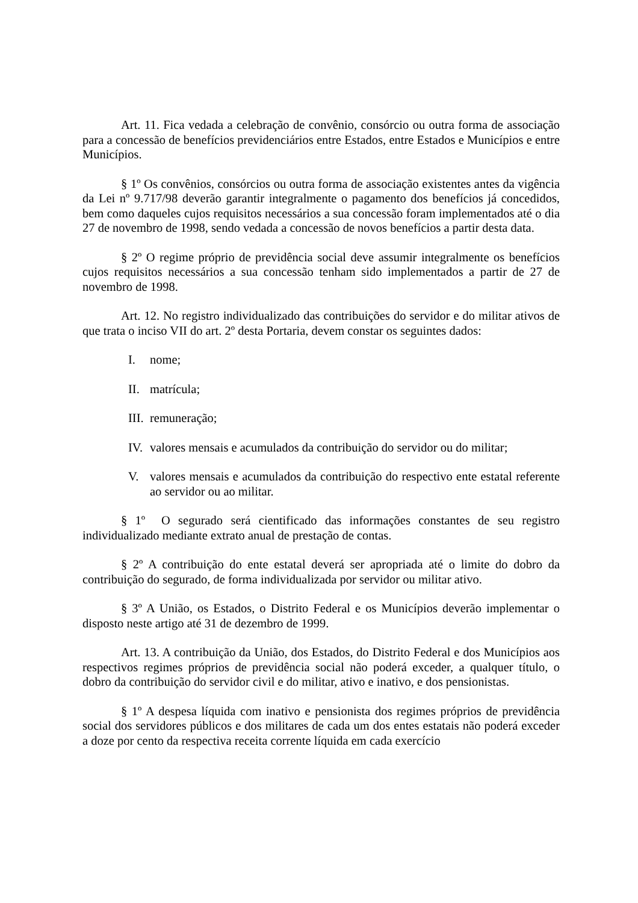Art. 11. Fica vedada a celebração de convênio, consórcio ou outra forma de associação para a concessão de benefícios previdenciários entre Estados, entre Estados e Municípios e entre Municípios.
§ 1º Os convênios, consórcios ou outra forma de associação existentes antes da vigência da Lei nº 9.717/98 deverão garantir integralmente o pagamento dos benefícios já concedidos, bem como daqueles cujos requisitos necessários a sua concessão foram implementados até o dia 27 de novembro de 1998, sendo vedada a concessão de novos benefícios a partir desta data.
§ 2º O regime próprio de previdência social deve assumir integralmente os benefícios cujos requisitos necessários a sua concessão tenham sido implementados a partir de 27 de novembro de 1998.
Art. 12. No registro individualizado das contribuições do servidor e do militar ativos de que trata o inciso VII do art. 2º desta Portaria, devem constar os seguintes dados:
I. nome;
II. matrícula;
III. remuneração;
IV. valores mensais e acumulados da contribuição do servidor ou do militar;
V. valores mensais e acumulados da contribuição do respectivo ente estatal referente ao servidor ou ao militar.
§ 1º O segurado será cientificado das informações constantes de seu registro individualizado mediante extrato anual de prestação de contas.
§ 2º A contribuição do ente estatal deverá ser apropriada até o limite do dobro da contribuição do segurado, de forma individualizada por servidor ou militar ativo.
§ 3º A União, os Estados, o Distrito Federal e os Municípios deverão implementar o disposto neste artigo até 31 de dezembro de 1999.
Art. 13. A contribuição da União, dos Estados, do Distrito Federal e dos Municípios aos respectivos regimes próprios de previdência social não poderá exceder, a qualquer título, o dobro da contribuição do servidor civil e do militar, ativo e inativo, e dos pensionistas.
§ 1º A despesa líquida com inativo e pensionista dos regimes próprios de previdência social dos servidores públicos e dos militares de cada um dos entes estatais não poderá exceder a doze por cento da respectiva receita corrente líquida em cada exercício